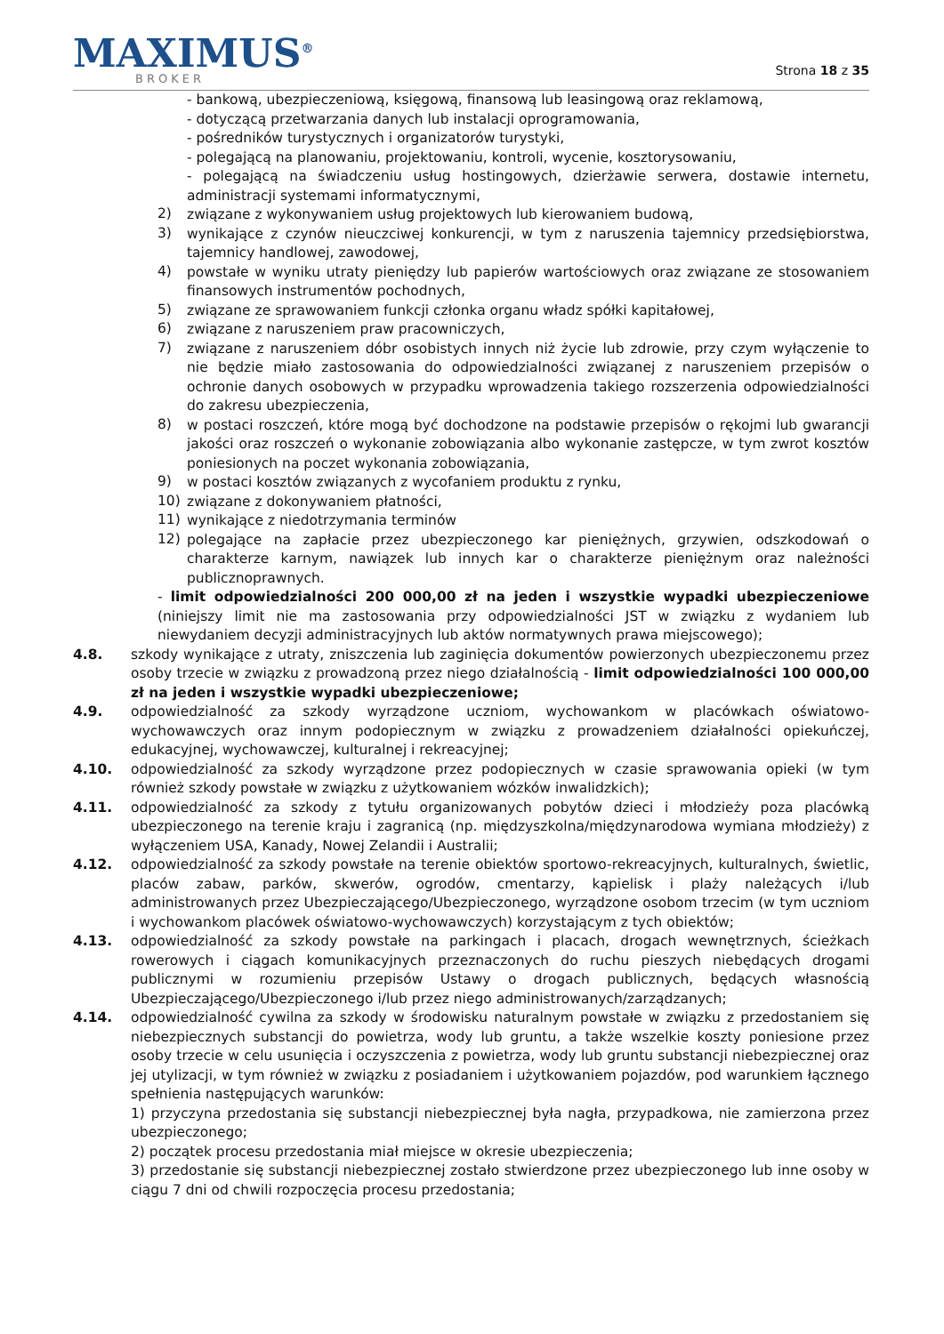MAXIMUS<sup>®</sup>
BROKER
Strona 18 z 35
- bankową, ubezpieczeniową, księgową, finansową lub leasingową oraz reklamową,
- dotyczącą przetwarzania danych lub instalacji oprogramowania,
- pośredników turystycznych i organizatorów turystyki,
- polegającą na planowaniu, projektowaniu, kontroli, wycenie, kosztorysowaniu,
- polegającą na świadczeniu usług hostingowych, dzierżawie serwera, dostawie internetu, administracji systemami informatycznymi,
2)
związane z wykonywaniem usług projektowych lub kierowaniem budową,
3)
wynikające z czynów nieuczciwej konkurencji, w tym z naruszenia tajemnicy przedsiębiorstwa, tajemnicy handlowej, zawodowej,
4)
powstałe w wyniku utraty pieniędzy lub papierów wartościowych oraz związane ze stosowaniem finansowych instrumentów pochodnych,
5)
związane ze sprawowaniem funkcji członka organu władz spółki kapitałowej,
6)
związane z naruszeniem praw pracowniczych,
7)
związane z naruszeniem dóbr osobistych innych niż życie lub zdrowie, przy czym wyłączenie to nie będzie miało zastosowania do odpowiedzialności związanej z naruszeniem przepisów o ochronie danych osobowych w przypadku wprowadzenia takiego rozszerzenia odpowiedzialności do zakresu ubezpieczenia,
8)
w postaci roszczeń, które mogą być dochodzone na podstawie przepisów o rękojmi lub gwarancji jakości oraz roszczeń o wykonanie zobowiązania albo wykonanie zastępcze, w tym zwrot kosztów poniesionych na poczet wykonania zobowiązania,
9)
w postaci kosztów związanych z wycofaniem produktu z rynku,
10)
związane z dokonywaniem płatności,
11)
wynikające z niedotrzymania terminów
12)
polegające na zapłacie przez ubezpieczonego kar pieniężnych, grzywien, odszkodowań o charakterze karnym, nawiązek lub innych kar o charakterze pieniężnym oraz należności publicznoprawnych.
- limit odpowiedzialności 200 000,00 zł na jeden i wszystkie wypadki ubezpieczeniowe (niniejszy limit nie ma zastosowania przy odpowiedzialności JST w związku z wydaniem lub niewydaniem decyzji administracyjnych lub aktów normatywnych prawa miejscowego);
4.8. szkody wynikające z utraty, zniszczenia lub zaginięcia dokumentów powierzonych ubezpieczonemu przez osoby trzecie w związku z prowadzoną przez niego działalnością - limit odpowiedzialności 100 000,00 zł na jeden i wszystkie wypadki ubezpieczeniowe;
4.9. odpowiedzialność za szkody wyrządzone uczniom, wychowankom w placówkach oświatowo-wychowawczych oraz innym podopiecznym w związku z prowadzeniem działalności opiekuńczej, edukacyjnej, wychowawczej, kulturalnej i rekreacyjnej;
4.10. odpowiedzialność za szkody wyrządzone przez podopiecznych w czasie sprawowania opieki (w tym również szkody powstałe w związku z użytkowaniem wózków inwalidzkich);
4.11. odpowiedzialność za szkody z tytułu organizowanych pobytów dzieci i młodzieży poza placówką ubezpieczonego na terenie kraju i zagranicą (np. międzyszkolna/międzynarodowa wymiana młodzieży) z wyłączeniem USA, Kanady, Nowej Zelandii i Australii;
4.12. odpowiedzialność za szkody powstałe na terenie obiektów sportowo-rekreacyjnych, kulturalnych, świetlic, placów zabaw, parków, skwerów, ogrodów, cmentarzy, kąpielisk i plaży należących i/lub administrowanych przez Ubezpieczającego/Ubezpieczonego, wyrządzone osobom trzecim (w tym uczniom i wychowankom placówek oświatowo-wychowawczych) korzystającym z tych obiektów;
4.13. odpowiedzialność za szkody powstałe na parkingach i placach, drogach wewnętrznych, ścieżkach rowerowych i ciągach komunikacyjnych przeznaczonych do ruchu pieszych niebędących drogami publicznymi w rozumieniu przepisów Ustawy o drogach publicznych, będących własnością Ubezpieczającego/Ubezpieczonego i/lub przez niego administrowanych/zarządzanych;
4.14. odpowiedzialność cywilna za szkody w środowisku naturalnym powstałe w związku z przedostaniem się niebezpiecznych substancji do powietrza, wody lub gruntu, a także wszelkie koszty poniesione przez osoby trzecie w celu usunięcia i oczyszczenia z powietrza, wody lub gruntu substancji niebezpiecznej oraz jej utylizacji, w tym również w związku z posiadaniem i użytkowaniem pojazdów, pod warunkiem łącznego spełnienia następujących warunków:
1) przyczyna przedostania się substancji niebezpiecznej była nagła, przypadkowa, nie zamierzona przez ubezpieczonego;
2) początek procesu przedostania miał miejsce w okresie ubezpieczenia;
3) przedostanie się substancji niebezpiecznej zostało stwierdzone przez ubezpieczonego lub inne osoby w ciągu 7 dni od chwili rozpoczęcia procesu przedostania;